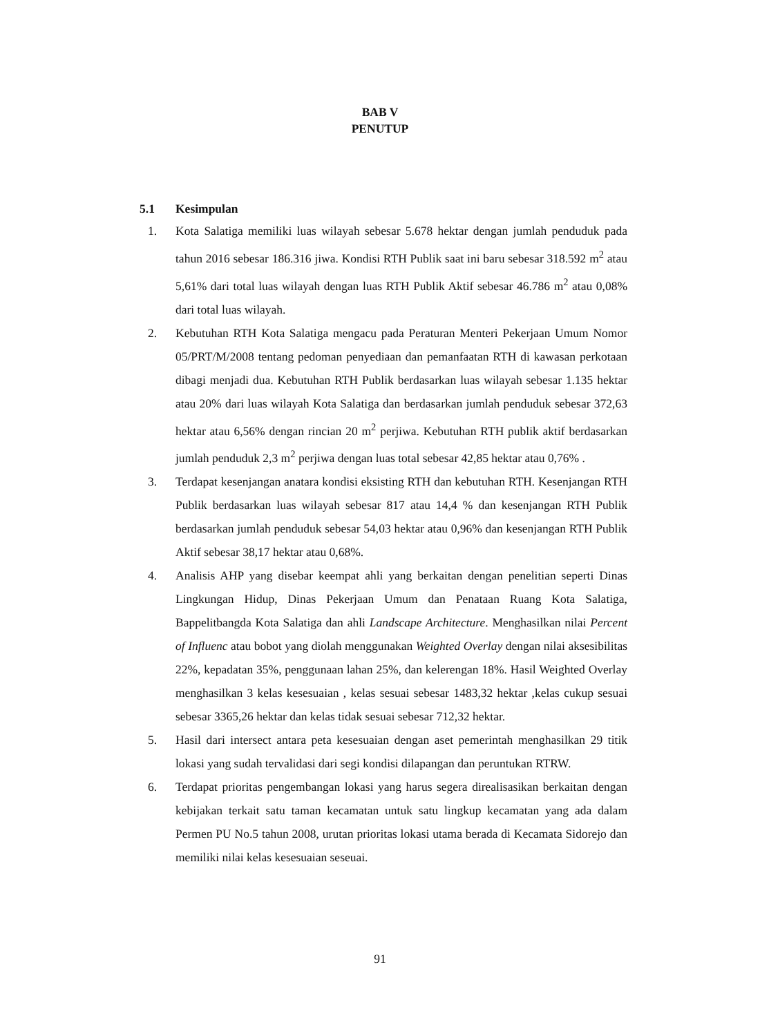BAB V
PENUTUP
5.1 Kesimpulan
1. Kota Salatiga memiliki luas wilayah sebesar 5.678 hektar dengan jumlah penduduk pada tahun 2016 sebesar 186.316 jiwa. Kondisi RTH Publik saat ini baru sebesar 318.592 m<sup>2</sup> atau 5,61% dari total luas wilayah dengan luas RTH Publik Aktif sebesar 46.786 m<sup>2</sup> atau 0,08% dari total luas wilayah.
2. Kebutuhan RTH Kota Salatiga mengacu pada Peraturan Menteri Pekerjaan Umum Nomor 05/PRT/M/2008 tentang pedoman penyediaan dan pemanfaatan RTH di kawasan perkotaan dibagi menjadi dua. Kebutuhan RTH Publik berdasarkan luas wilayah sebesar 1.135 hektar atau 20% dari luas wilayah Kota Salatiga dan berdasarkan jumlah penduduk sebesar 372,63 hektar atau 6,56% dengan rincian 20 m<sup>2</sup> perjiwa. Kebutuhan RTH publik aktif berdasarkan jumlah penduduk 2,3 m<sup>2</sup> perjiwa dengan luas total sebesar 42,85 hektar atau 0,76% .
3. Terdapat kesenjangan anatara kondisi eksisting RTH dan kebutuhan RTH. Kesenjangan RTH Publik berdasarkan luas wilayah sebesar 817 atau 14,4 % dan kesenjangan RTH Publik berdasarkan jumlah penduduk sebesar 54,03 hektar atau 0,96% dan kesenjangan RTH Publik Aktif sebesar 38,17 hektar atau 0,68%.
4. Analisis AHP yang disebar keempat ahli yang berkaitan dengan penelitian seperti Dinas Lingkungan Hidup, Dinas Pekerjaan Umum dan Penataan Ruang Kota Salatiga, Bappelitbangda Kota Salatiga dan ahli Landscape Architecture. Menghasilkan nilai Percent of Influenc atau bobot yang diolah menggunakan Weighted Overlay dengan nilai aksesibilitas 22%, kepadatan 35%, penggunaan lahan 25%, dan kelerengan 18%. Hasil Weighted Overlay menghasilkan 3 kelas kesesuaian , kelas sesuai sebesar 1483,32 hektar ,kelas cukup sesuai sebesar 3365,26 hektar dan kelas tidak sesuai sebesar 712,32 hektar.
5. Hasil dari intersect antara peta kesesuaian dengan aset pemerintah menghasilkan 29 titik lokasi yang sudah tervalidasi dari segi kondisi dilapangan dan peruntukan RTRW.
6. Terdapat prioritas pengembangan lokasi yang harus segera direalisasikan berkaitan dengan kebijakan terkait satu taman kecamatan untuk satu lingkup kecamatan yang ada dalam Permen PU No.5 tahun 2008, urutan prioritas lokasi utama berada di Kecamata Sidorejo dan memiliki nilai kelas kesesuaian seseuai.
91